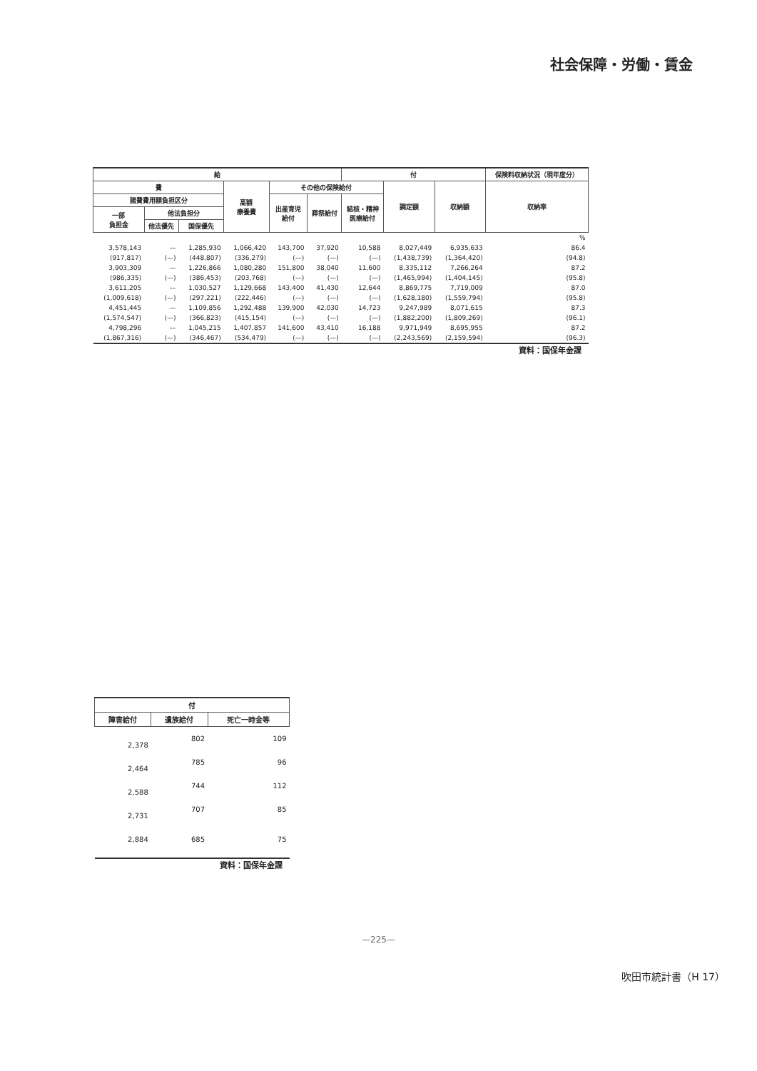社会保障・労働・賃金
| 給 | | | | | | 付 | | | 保険料収納状況（現年度分） |
| --- | --- | --- | --- | --- | --- | --- | --- | --- | --- |
| 費 | | | 高額 療養費 | その他の保険給付 | | | 調定額 | 収納額 | 収納率 |
| 諸費費用額負担区分 | | | | 出産育児 給付 | 葬祭給付 | 結核・精神 医療給付 | | | |
| 一部 負担金 | 他法負担分 | | | | | | | | |
| | 他法優先 | 国保優先 | | | | | | | |
| % | | | | | | | | | |
| 3,578,143 | — | 1,285,930 | 1,066,420 | 143,700 | 37,920 | 10,588 | 8,027,449 | 6,935,633 | 86.4 |
| (917,817) | (—) | (448,807) | (336,279) | (—) | (—) | (—) | (1,438,739) | (1,364,420) | (94.8) |
| 3,903,309 | — | 1,226,866 | 1,080,280 | 151,800 | 38,040 | 11,600 | 8,335,112 | 7,266,264 | 87.2 |
| (986,335) | (—) | (386,453) | (203,768) | (—) | (—) | (—) | (1,465,994) | (1,404,145) | (95.8) |
| 3,611,205 | — | 1,030,527 | 1,129,668 | 143,400 | 41,430 | 12,644 | 8,869,775 | 7,719,009 | 87.0 |
| (1,009,618) | (—) | (297,221) | (222,446) | (—) | (—) | (—) | (1,628,180) | (1,559,794) | (95.8) |
| 4,451,445 | — | 1,109,856 | 1,292,488 | 139,900 | 42,030 | 14,723 | 9,247,989 | 8,071,615 | 87.3 |
| (1,574,547) | (—) | (366,823) | (415,154) | (—) | (—) | (—) | (1,882,200) | (1,809,269) | (96.1) |
| 4,798,296 | — | 1,045,215 | 1,407,857 | 141,600 | 43,410 | 16,188 | 9,971,949 | 8,695,955 | 87.2 |
| (1,867,316) | (—) | (346,467) | (534,479) | (—) | (—) | (—) | (2,243,569) | (2,159,594) | (96.3) |
資料：国保年金課
| 付 | | |
| --- | --- | --- |
| 障害給付 | 遺族給付 | 死亡一時金等 |
| 2,378 | 802 | 109 |
| 2,464 | 785 | 96 |
| 2,588 | 744 | 112 |
| 2,731 | 707 | 85 |
| 2,884 | 685 | 75 |
資料：国保年金課
—225—
吹田市統計書（H 17）